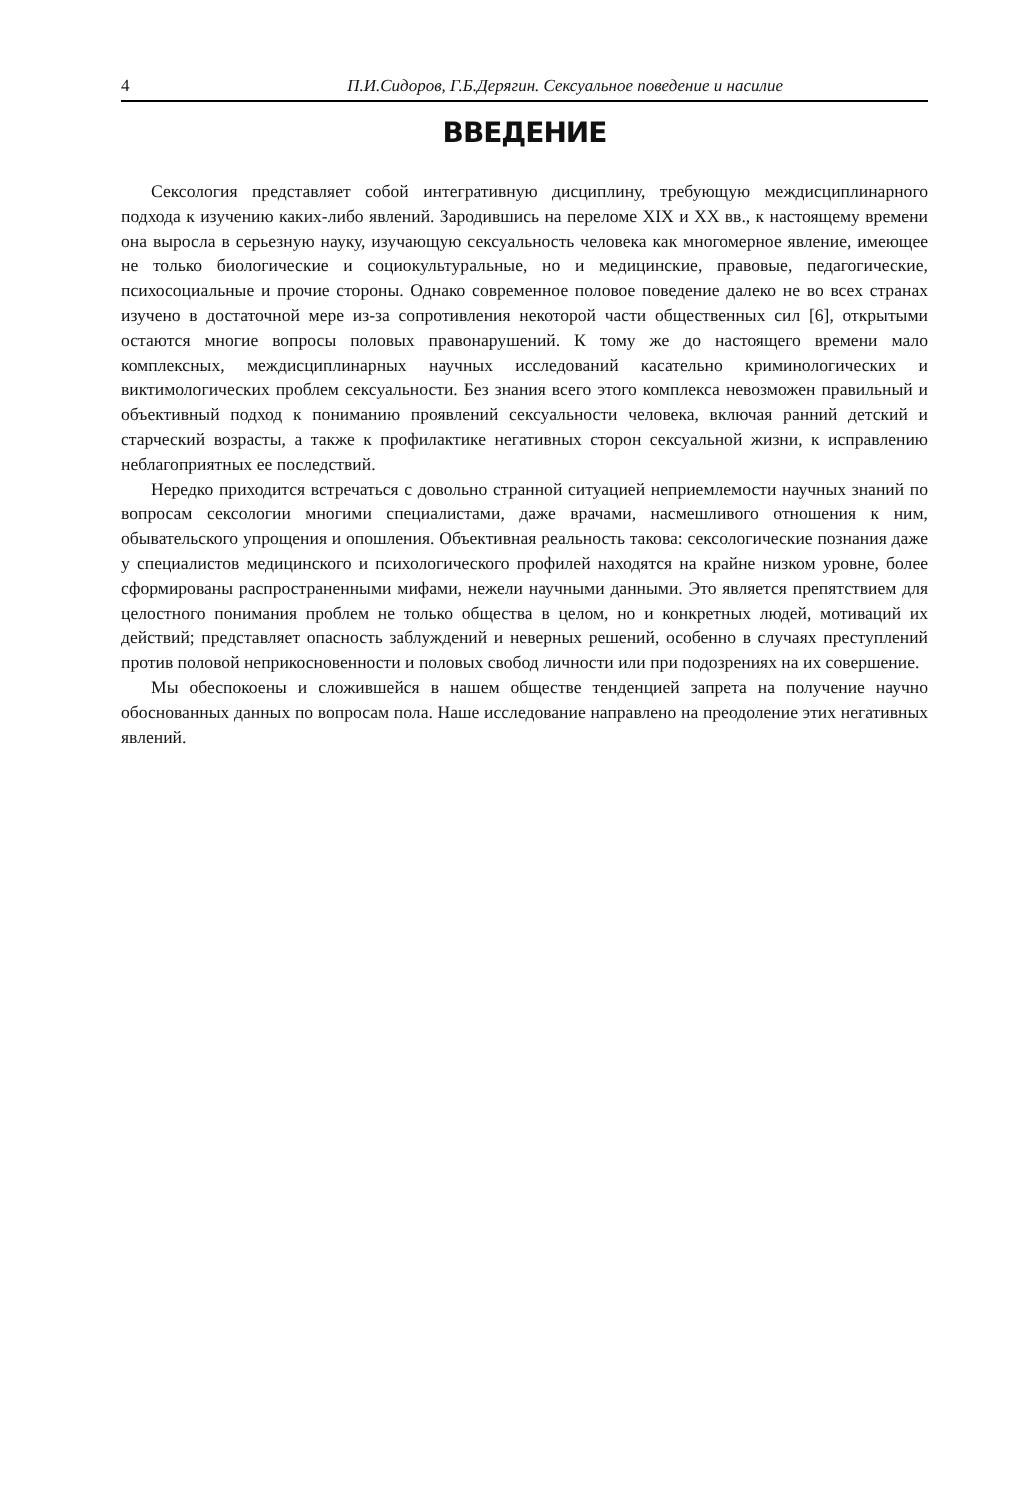4 П.И.Сидоров, Г.Б.Дерягин. Сексуальное поведение и насилие
ВВЕДЕНИЕ
Сексология представляет собой интегративную дисциплину, требующую междисциплинарного подхода к изучению каких-либо явлений. Зародившись на переломе XIX и XX вв., к настоящему времени она выросла в серьезную науку, изучающую сексуальность человека как многомерное явление, имеющее не только биологические и социокультуральные, но и медицинские, правовые, педагогические, психосоциальные и прочие стороны. Однако современное половое поведение далеко не во всех странах изучено в достаточной мере из-за сопротивления некоторой части общественных сил [6], открытыми остаются многие вопросы половых правонарушений. К тому же до настоящего времени мало комплексных, междисциплинарных научных исследований касательно криминологических и виктимологических проблем сексуальности. Без знания всего этого комплекса невозможен правильный и объективный подход к пониманию проявлений сексуальности человека, включая ранний детский и старческий возрасты, а также к профилактике негативных сторон сексуальной жизни, к исправлению неблагоприятных ее последствий.
Нередко приходится встречаться с довольно странной ситуацией неприемлемости научных знаний по вопросам сексологии многими специалистами, даже врачами, насмешливого отношения к ним, обывательского упрощения и опошления. Объективная реальность такова: сексологические познания даже у специалистов медицинского и психологического профилей находятся на крайне низком уровне, более сформированы распространенными мифами, нежели научными данными. Это является препятствием для целостного понимания проблем не только общества в целом, но и конкретных людей, мотиваций их действий; представляет опасность заблуждений и неверных решений, особенно в случаях преступлений против половой неприкосновенности и половых свобод личности или при подозрениях на их совершение.
Мы обеспокоены и сложившейся в нашем обществе тенденцией запрета на получение научно обоснованных данных по вопросам пола. Наше исследование направлено на преодоление этих негативных явлений.